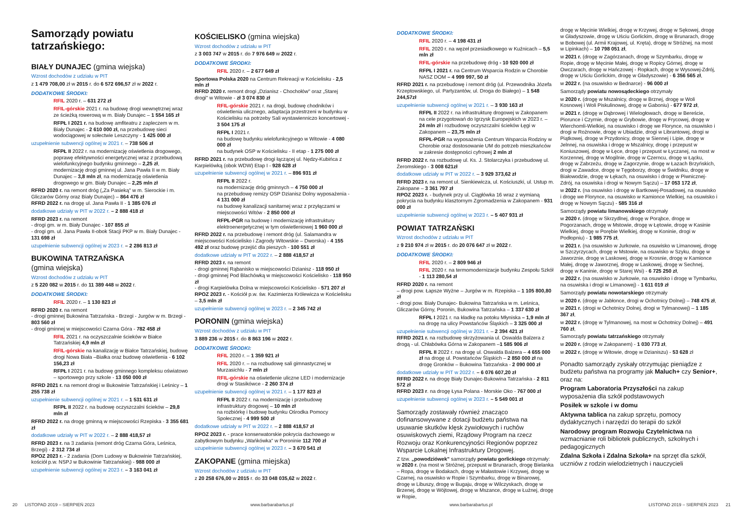Samorządy powiatu tatrzańskiego:
BIAŁY DUNAJEC (gmina wiejska)
Wzrost dochodów z udziału w PIT
z 1 479 708,00 zł w 2015 r. do 6 572 696,57 zł w 2022 r.
DODATKOWE ŚRODKI:
RFIL 2020 r. – 631 272 zł
RFIL-górskie 2021 r. na budowę drogi wewnętrznej wraz ze ścieżką rowerową w m. Biały Dunajec – 1 554 165 zł
RFPŁ I 2021 r. na budowę amfiteatru z zapleczem w m. Biały Dunajec - 2 610 000 zł, na przebudowę sieci wodociągowej w sołectwie Leszczyny - 1 425 000 zł
uzupełnienie subwencji ogólnej w 2021 r. – 738 506 zł
RFPŁ II 2022 r. na modernizację oświetlenia drogowego, poprawę efektywności energetycznej wraz z przebudową wielofunkcyjnego budynku gminnego – 2,25 zł, modernizację drogi gminnej ul. Jana Pawła II w m. Biały Dunajec – 3,8 mln zł, na modernizację oświetlenia drogowego w gm. Biały Dunajec – 2,25 mln zł
RFRD 2020 r. na remont dróg („Za Pasieką" w m. Sierockie i m. Gliczarów Górny oraz Biały Dunajec) – 864 476 zł
RFRD 2022 r. na drogę ul. Jana Pawła II - 1 385 076 zł
dodatkowe udziały w PIT w 2022 r. – 2 888 418 zł
RFRD 2023 r. na remont
- drogi gm. w m. Biały Dunajec - 107 855 zł
- drogi gm. ul. Jana Pawła II-obok Stacji PKP w m. Biały Dunajec - 131 698 zł
uzupełnienie subwencji ogólnej w 2023 r. – 2 286 813 zł
BUKOWINA TATRZAŃSKA
(gmina wiejska)
Wzrost dochodów z udziału w PIT
z 5 220 082 w 2015 r. do 11 389 448 w 2022 r.
DODATKOWE ŚRODKI:
RFIL 2020 r. – 1 130 823 zł
RFRD 2020 r. na remont
- drogi gminnej Bukowina Tatrzańska - Brzegi - Jurgów w m. Brzegi - 803 560 zł
- drogi gminnej w miejscowości Czarna Góra - 782 458 zł
RFIL 2021 r. na oczyszczalnie ścieków w Białce Tatrzańskiej 4,9 mln zł
RFIL-górskie na kanalizację w Białce Tatrzańskiej, budowę drogi Nowa Biała –Białka oraz budowę oświetlenia - 6 102 156,23 zł
RFPŁ I 2021 r. na budowę gminnego kompleksu oświatowo – sportowego przy szkole - 13 050 000 zł
RFRD 2021 r. na remont drogi w Bukowinie Tatrzańskiej i Leśnicy – 1 255 738 zł
uzupełnienie subwencji ogólnej w 2021 r. – 1 531 631 zł
RFPŁ II 2022 r. na budowę oczyszczalni ścieków – 29,8 mln zł
RFRD 2022 r. na drogę gminną w miejscowości Rzepiska - 3 355 681 zł
dodatkowe udziały w PIT w 2022 r. – 2 888 418,57 zł
RFRD 2023 r. na 3 zadania (remont dróg Czarna Góra, Leśnica, Brzegi) - 2 312 734 zł
RPOZ 2023 r. - 2 zadania (Dom Ludowy w Bukowinie Tatrzańskiej, kościół p.w. NSPJ w Bukowinie Tatrzańskiej) - 988 000 zł
uzupełnienie subwencji ogólnej w 2023 r. – 3 163 041 zł
KOŚCIELISKO (gmina wiejska)
Wzrost dochodów z udziału w PIT
z 3 003 747 w 2015 r. do 7 976 649 w 2022 r.
DODATKOWE ŚRODKI:
RFIL 2020 r. – 2 677 649 zł
Sportowa Polska 2020 na Centrum Rekreacji w Kościelisku - 2,5 mln zł
RFRD 2020 r. remont drogi „Dzianisz - Chochołów" oraz „Starej drogi" w Witowie - zł 3 074 830 zł
RFIL-górskie 2021 r. na drogi, budowę chodników i oświetlenia ulicznego, adaptacja przestrzeni w budynku w Kościelisku na potrzeby Sali wystawienniczo koncertowej - 3 504 175 zł
RFPŁ I 2021 r.
na budowę budynku wielofunkcyjnego w Witowie - 4 080 000 zł
na budynek OSP w Kościelisku - II etap - 1 275 000 zł
RFRD 2021 r. na przebudowę drogi łączącej ul. Nędzy-Kubińca z Karpielówką (obok WDW) Etap I - 928 628 zł
uzupełnienie subwencji ogólnej w 2021 r. – 896 931 zł
RFPŁ II 2022 r.
na modernizację dróg gminnych – 4 750 000 zł
na przebudowę remizy OSP Dzianisz Dolny wyposażenia - 4 131 000 zł
na budowę kanalizacji sanitarnej wraz z przyłączami w miejscowości Witów - 2 850 000 zł
RFPŁ-PGR na budowę i modernizację infrastruktury elektroenergetycznej w tym oświetleniowej 1 960 000 zł
RFRD 2022 r. na przebudowę i remont dróg (ul. Salamandra w miejscowości Kościelisko i Zagrody Witowskie – Dworska) - 4 155 492 zł oraz budowę przejść dla pieszych - 100 551 zł
dodatkowe udziały w PIT w 2022 r. – 2 888 418,57 zł
RFRD 2023 r. na remont
- drogi gminnej Rąbanisko w miejscowości Dzianisz - 118 950 zł
- drogi gminnej Pod Blachówką w miejscowości Kościelisko - 118 950 zł
- drogi Karpielówka Dolna w miejscowości Kościelisko - 571 207 zł
RPOZ 2023 r. - Kościół p.w. św. Kazimierza Królewicza w Kościelisku – 3,5 mln zł
uzupełnienie subwencji ogólnej w 2023 r. – 2 345 742 zł
PORONIN (gmina wiejska)
Wzrost dochodów z udziału w PIT
3 889 236 w 2015 r. do 8 863 196 w 2022 r.
DODATKOWE ŚRODKI:
RFIL 2020 r. – 1 359 921 zł
RFIL 2020 r. – na rozbudowę sali gimnastycznej w Murzasichlu - 7 mln zł
RFIL-górskie na oświetlenie uliczne LED i modernizacje drogi w Stasikówce - 2 260 374 zł
uzupełnienie subwencji ogólnej w 2021 r. – 1 177 823 zł
RFPŁ II 2022 r. na modernizację i przebudowę infrastruktury drogowej – 10 mln zł
na rozbiórkę i budowę budynku Ośrodka Pomocy Społecznej - 4 999 500 zł
dodatkowe udziały w PIT w 2022 r. – 2 888 418,57 zł
RPOZ 2023 r. - prace konserwatorskie pokrycia dachowego w zabytkowym budynku „Wańkówka" w Poroninie 112 700 zł
uzupełnienie subwencji ogólnej w 2023 r. – 3 670 541 zł
ZAKOPANE (gmina miejska)
Wzrost dochodów z udziału w PIT
z 20 258 676,00 w 2015 r. do 33 048 035,62 w 2022 r.
DODATKOWE ŚRODKI:
RFIL 2020 r. – 4 198 431 zł
RFIL 2020 r. na węzeł przesiadkowego w Kuźnicach – 5,5 mln zł
RFIL-górskie na przebudowę dróg - 10 920 000 zł
RFPŁ I 2021 r. na Centrum Wsparcia Rodzin w Chorobie NASZ DOM – 4 999 997, 50 zł
RFRD 2021 r. na przebudowę i remont dróg (ul. Przewodnika Józefa Krzeptowskiego, ul. Partyzantów, ul. Droga do Białego) – 1 548 244,57zł
uzupełnienie subwencji ogólnej w 2021 r. – 3 930 163 zł
RFPŁ II 2022 r. na infrastrukturę drogowej w Zakopanem na cele przygotowań do Igrzysk Europejskich w 2023 r. – 24 mln zł i rozbudowę oczyszczalni ścieków Łęgi w Zakopanem – 23,75 mln zł
RFPŁ-PGR na wyposażenia Centrum Wsparcia Rodziny w Chorobie oraz dostosowanie UM do potrzeb mieszkańców w zakresie dostępności cyfrowej 2 mln zł
RFRD 2022 r. na rozbudowę ul. Ks. J. Stolarczyka i przebudowę ul. Żeromskiego - 3 008 621zł
dodatkowe udziały w PIT w 2022 r. – 3 929 373,62 zł
RFRD 2023 r. na remont ul. Sienkiewicza, ul. Kościuszki, ul. Ustup m. Zakopane – 3 361 797 zł
RPOZ 2023 r. - budynek przy ul. Ciągłówka 16 wraz z wymianą pokrycia na budynku klasztornym Zgromadzenia w Zakopanem - 931 000 zł
uzupełnienie subwencji ogólnej w 2023 r. – 5 407 931 zł
POWIAT TATRZAŃSKI
Wzrost dochodów z udziału w PIT
z 9 210 974 zł w 2015 r. do 20 076 647 zł w 2022 r.
DODATKOWE ŚRODKI:
RFIL 2020 r. – 2 809 946 zł
RFIL 2020 r. na termomodernizacje budynku Zespołu Szkół - 1 113 280,54 zł
RFRD 2020 r. na remont
– drogi pow. Łapsze Wyżne – Jurgów w m. Rzepiska – 1 105 800,80 zł
- drogi pow. Biały Dunajec- Bukowina Tatrzańska w m. Leśnica, Gliczarów Górny, Poronin, Bukowina Tatrzańska – 1 337 630 zł
RFPŁ I 2021 r. na kładkę na potoku Młyniska – 1,9 mln zł na drogę na ulicy Powstańców Śląskich – 3 325 000 zł
uzupełnienie subwencji ogólnej w 2021 r. – 2 394 421 zł
RFRD 2021 r. na rozbudowę skrzyżowania ul. Oswalda Balzera z drogą - ul. Chłabówka Górna w Zakopanem –1 585 906 zł
RFPŁ II 2022 r. na drogę ul. Oswalda Balzera – 4 655 000 zł na drogę ul. Powstańców Śląskich – 2 850 000 zł na drogę Gronków – Bukowina Tatrzańska - 2 090 000 zł
dodatkowe udziały w PIT w 2022 r. – 6 076 607,20 zł
RFRD 2022 r. na drogę Biały Dunajec-Bukowina Tatrzańska - 2 811 572 zł
RFRD 2023 r. na drogę Łysa Polana - Morskie Oko - 767 000 zł
uzupełnienie subwencji ogólnej w 2023 r. – 5 549 001 zł
Samorządy zostawały również znacząco dofinansowywane z dotacji budżetu państwa na usuwanie skutków klęsk żywiołowych i ruchów osuwiskowych ziemi, Rządowy Program na rzecz Rozwoju oraz Konkurencyjności Regionów poprzez Wsparcie Lokalnej Infrastruktury Drogowej.
Z tzw. „powodziówek" samorządy powiatu gorlickiego otrzymały:
w 2020 r. (na most w Stróżnej, przepust w Brunarach, drogę Bielanka – Ropa, drogę w Bodakach, drogę w Małastowie i Krzywej, drogę w Czarnej, na osuwisko w Ropie i Szymbarku, drogę w Binarowej, drogę w Libuszy, drogę w Bugaju, drogę w Wilczyskach, drogę w Brzenej, drogę w Wójtowej, drogę w Mszance, drogę w Łużnej, drogę w Ropie,
drogę w Męcinie Wielkiej, drogę w Krzywej, drogę w Sękowej, drogę w Gładyszowie, drogę w Uściu Gorlickim, drogę w Brunarach, drogę w Bobowej (ul. Armii Krajowej, ul. Kręta), drogę w Stróżnej, na most w Lipinkach) – 10 798 051 zł,
w 2021 r. (drogę w Zagórzanach, drogę w Szymbarku, drogę w Ropie, drogę w Męcinie Małej, drogę w Ropicy Górnej, drogę w Owczarach, drogę w Hańczowej - Ropkach, drogę w Wysowej-Zdrój, drogę w Uściu Gorlickim, drogę w Gładyszowie) - 6 356 565 zł,
w 2022 r. (na osuwisko w Bednarce) - 96 000 zł
Samorządy powiatu nowosądeckiego otrzymały
w 2020 r. (drogę w Mszalnicy, drogę w Brznej, drogę w Woli Kosnowej i Woli Piskulinowej, drogę w Gaboniu) - 677 972 zł,
w 2021 r. (drogę w Dąbrowej i Wielogłowach, drogę w Bereście, Piorunce i Czyrnie, drogę w Grybowie, drogę w Frycowej, drogę w Wierchomli-Wielkiej, na osuwisko i drogę we Florynce, na osuwisko i drogi w Rożnowie, drogę w Ubiadzie, drogi w Librantowej, drogi w Piątkowej, drogę w Przydonicy, drogę w Siennej i Lipie, drogę w Jelnnej, na osuwiska i drogę w Mszalnicy, drogę i przepust w Koniuszowej, drogę w Łęce, drogę i przepust w Łyczanej, na most w Korzennej, drogę w Mogilnie, drogę w Czerncu, drogę w Łącku, drogę w Zabrzeżu, drogę w Zagorzynie, drogę w Łazach Brzyńskich, drogi w Zawadce, drogę w Tęgoborzy, drogę w Świdniku, drogę w Białowodzie, drogę w Łękach, na osuwisko i drogę w Piwnicznej-Zdrój, na osuwiska i drogi w Nowym Sączu) – 17 053 172 zł,
w 2022 r. (na osuwisko i drogę w Bartkowej-Posadowej, na osuwisko i drogę we Florynce, na osuwisko w Kamionce Wielkiej, na osuwisko i drogę w Nowym Sączu) - 585 316 zł
Samorządy powiatu limanowskiego otrzymały
w 2020 r. (drogę w Skrzydlnej, drogę w Porąbce, drogę w Pogorzanach, drogę w Mstowie, drogę w Łętowie, drogę w Kasinie Wielkiej, drogę w Porębie Wielkiej, drogę w Koninie, drogi w Podłopniu) - 1 985 775 zł,
w 2021 r. (na osuwisko w Jurkowie, na osuwisko w Limanowej, drogę w Szczyrzycach, drogę w Mstowie, na osuwisko w Szyku, drogę w Jaworznie, drogę w Laskowej, drogę w Krosnie, drogę w Kamionce Małej, drogę w Jaworznej, drogę w Laskowej, drogę w Sechnej, drogę w Kaninie, drogę w Starej Wsi) - 6 725 250 zł,
w 2022 r. (na osuwisko w Jurkowie, na osuwisko i drogę w Tymbarku, na osuwiska i drogi w Limanowej) - 1 611 019 zł
Samorządy powiatu nowotarskiego otrzymały
w 2020 r. (drogę w Jabłonce, drogi w Ochotnicy Dolnej) – 748 475 zł,
w 2021 r. (drogi w Ochotnicy Dolnej, drogi w Tylmanowej) – 1 185 367 zł,
w 2022 r. (drogę w Tylmanowej, na most w Ochotnicy Dolnej) – 491 760 zł,
Samorządy powiatu tatrzańskiego otrzymały
w 2020 r. (drogę w Zakopanem) - 1 030 773 zł,
w 2022 r. (drogę w Witowie, drogę w Dzianiszu) - 53 628 zł
Ponadto samorządy zyskały otrzymując pieniądze z budżetu państwa na programy jak Maluch+ czy Senior+, oraz na:
Program Laboratoria Przyszłości na zakup wyposażenia dla szkół podstawowych
Posiłek w szkole i w domu
Aktywna tablica na zakup sprzętu, pomocy dydaktycznych i narzędzi do terapii do szkół
Narodowy program Rozwoju Czytelnictwa na wzmacnianie roli bibliotek publicznych, szkolnych i pedagogicznych
Zdalna Szkoła i Zdalna Szkoła+ na sprzęt dla szkół, uczniów z rodzin wielodzietnych i nauczycieli
20 LISTOPAD 2019 – SIERPIEŃ 2023 www.barbarabartus.pl www.barbarabartus.pl LISTOPAD 2019 – SIERPIEŃ 2023 21